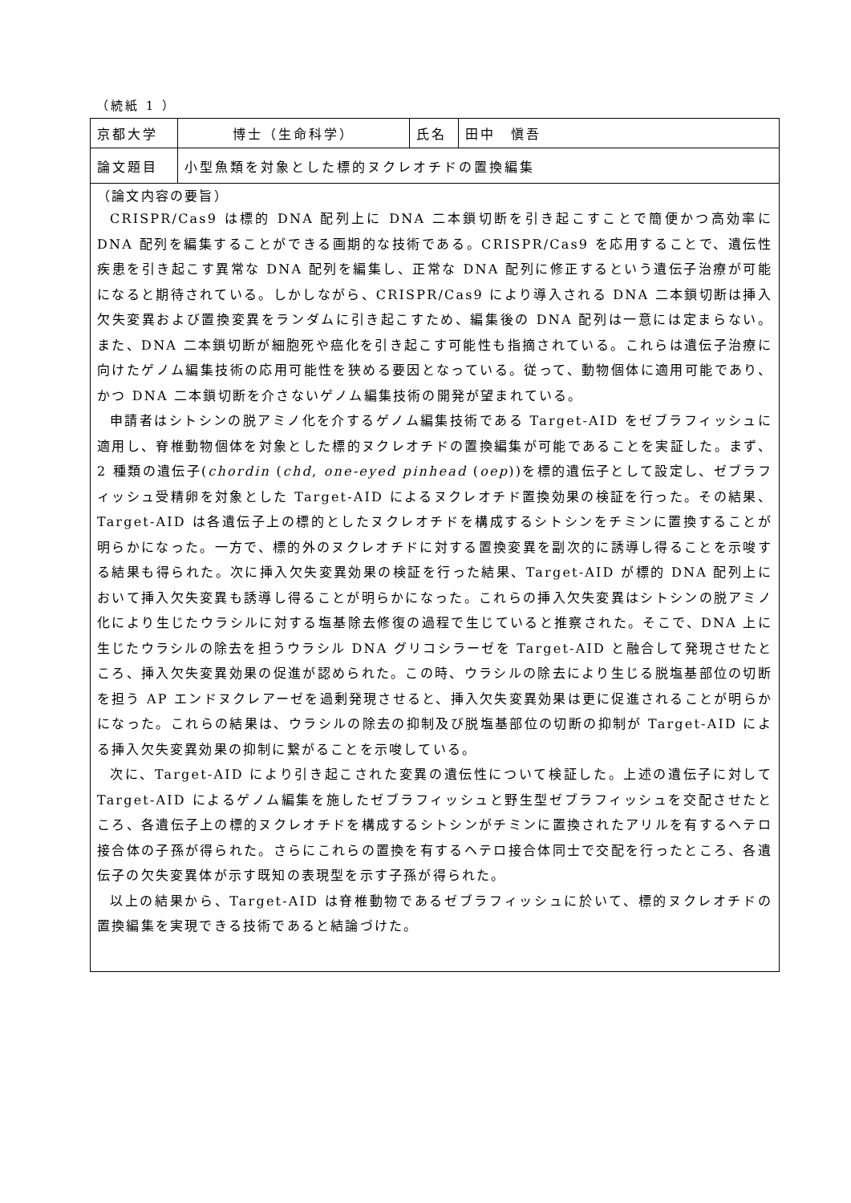（続紙 1 ）
| 京都大学 | 博士（生命科学） | 氏名 | 田中 愼吾 |
| 論文題目 | 小型魚類を対象とした標的ヌクレオチドの置換編集 | | |
| （論文内容の要旨） CRISPR/Cas9 は標的 DNA 配列上に DNA 二本鎖切断を引き起こすことで簡便かつ高効率に DNA 配列を編集することができる画期的な技術である。CRISPR/Cas9 を応用することで、遺伝性疾患を引き起こす異常な DNA 配列を編集し、正常な DNA 配列に修正するという遺伝子治療が可能になると期待されている。しかしながら、CRISPR/Cas9 により導入される DNA 二本鎖切断は挿入欠失変異および置換変異をランダムに引き起こすため、編集後の DNA 配列は一意には定まらない。また、DNA 二本鎖切断が細胞死や癌化を引き起こす可能性も指摘されている。これらは遺伝子治療に向けたゲノム編集技術の応用可能性を狭める要因となっている。従って、動物個体に適用可能であり、かつ DNA 二本鎖切断を介さないゲノム編集技術の開発が望まれている。 申請者はシトシンの脱アミノ化を介するゲノム編集技術である Target-AID をゼブラフィッシュに適用し、脊椎動物個体を対象とした標的ヌクレオチドの置換編集が可能であることを実証した。まず、2 種類の遺伝子( chordin ( chd , one-eyed pinhead ( oep ))を標的遺伝子として設定し、ゼブラフィッシュ受精卵を対象とした Target-AID によるヌクレオチド置換効果の検証を行った。その結果、Target-AID は各遺伝子上の標的としたヌクレオチドを構成するシトシンをチミンに置換することが明らかになった。一方で、標的外のヌクレオチドに対する置換変異を副次的に誘導し得ることを示唆する結果も得られた。次に挿入欠失変異効果の検証を行った結果、Target-AID が標的 DNA 配列上において挿入欠失変異も誘導し得ることが明らかになった。これらの挿入欠失変異はシトシンの脱アミノ化により生じたウラシルに対する塩基除去修復の過程で生じていると推察された。そこで、DNA 上に生じたウラシルの除去を担うウラシル DNA グリコシラーゼを Target-AID と融合して発現させたところ、挿入欠失変異効果の促進が認められた。この時、ウラシルの除去により生じる脱塩基部位の切断を担う AP エンドヌクレアーゼを過剰発現させると、挿入欠失変異効果は更に促進されることが明らかになった。これらの結果は、ウラシルの除去の抑制及び脱塩基部位の切断の抑制が Target-AID による挿入欠失変異効果の抑制に繋がることを示唆している。 次に、Target-AID により引き起こされた変異の遺伝性について検証した。上述の遺伝子に対して Target-AID によるゲノム編集を施したゼブラフィッシュと野生型ゼブラフィッシュを交配させたところ、各遺伝子上の標的ヌクレオチドを構成するシトシンがチミンに置換されたアリルを有するヘテロ接合体の子孫が得られた。さらにこれらの置換を有するヘテロ接合体同士で交配を行ったところ、各遺伝子の欠失変異体が示す既知の表現型を示す子孫が得られた。 以上の結果から、Target-AID は脊椎動物であるゼブラフィッシュに於いて、標的ヌクレオチドの置換編集を実現できる技術であると結論づけた。 | | | |